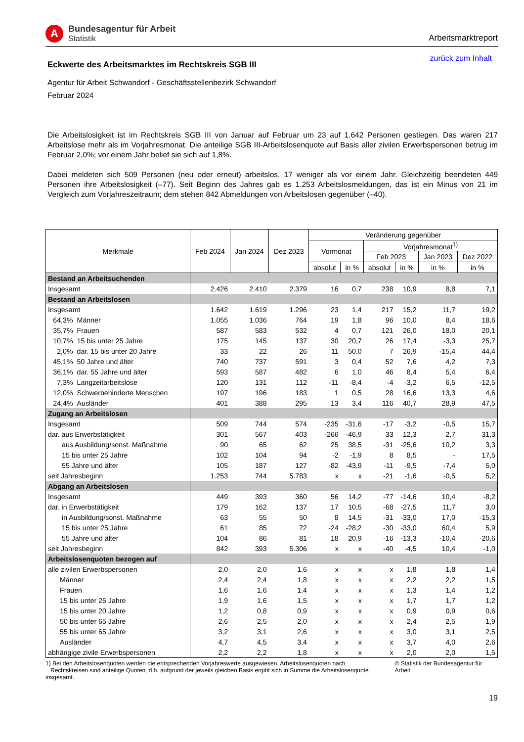A
Bundesagentur für Arbeit
Statistik
Arbeitsmarktreport
Eckwerte des Arbeitsmarktes im Rechtskreis SGB III
zurück zum Inhalt
Agentur für Arbeit Schwandorf - Geschäftsstellenbezirk Schwandorf
Februar 2024
Die Arbeitslosigkeit ist im Rechtskreis SGB III von Januar auf Februar um 23 auf 1.642 Personen gestiegen. Das waren 217 Arbeitslose mehr als im Vorjahresmonat. Die anteilige SGB III-Arbeitslosenquote auf Basis aller zivilen Erwerbspersonen betrug im Februar 2,0%; vor einem Jahr belief sie sich auf 1,8%.
Dabei meldeten sich 509 Personen (neu oder erneut) arbeitslos, 17 weniger als vor einem Jahr. Gleichzeitig beendeten 449 Personen ihre Arbeitslosigkeit (–77). Seit Beginn des Jahres gab es 1.253 Arbeitslosmeldungen, das ist ein Minus von 21 im Vergleich zum Vorjahreszeitraum; dem stehen 842 Abmeldungen von Arbeitslosen gegenüber (–40).
| Merkmale | | Feb 2024 | Jan 2024 | Dez 2023 | Veränderung gegenüber | | | | | |
| --- | --- | --- | --- | --- | --- | --- | --- | --- | --- | --- |
| | | | | | Vormonat | | Vorjahresmonat<sup>1)</sup> | | | |
| | | | | | | | Feb 2023 | | Jan 2023 | Dez 2022 |
| | | | | | absolut | in % | absolut | in % | in % | in % |
| Bestand an Arbeitsuchenden | | | | | | | | | | |
| Insgesamt | | 2.426 | 2.410 | 2.379 | 16 | 0,7 | 238 | 10,9 | 8,8 | 7,1 |
| Bestand an Arbeitslosen | | | | | | | | | | |
| Insgesamt | | 1.642 | 1.619 | 1.296 | 23 | 1,4 | 217 | 15,2 | 11,7 | 19,2 |
| 64,3% | Männer | 1.055 | 1.036 | 764 | 19 | 1,8 | 96 | 10,0 | 8,4 | 18,6 |
| 35,7% | Frauen | 587 | 583 | 532 | 4 | 0,7 | 121 | 26,0 | 18,0 | 20,1 |
| 10,7% | 15 bis unter 25 Jahre | 175 | 145 | 137 | 30 | 20,7 | 26 | 17,4 | -3,3 | 25,7 |
| 2,0% | dar. 15 bis unter 20 Jahre | 33 | 22 | 26 | 11 | 50,0 | 7 | 26,9 | -15,4 | 44,4 |
| 45,1% | 50 Jahre und älter | 740 | 737 | 591 | 3 | 0,4 | 52 | 7,6 | 4,2 | 7,3 |
| 36,1% | dar. 55 Jahre und älter | 593 | 587 | 482 | 6 | 1,0 | 46 | 8,4 | 5,4 | 6,4 |
| 7,3% | Langzeitarbeitslose | 120 | 131 | 112 | -11 | -8,4 | -4 | -3,2 | 6,5 | -12,5 |
| 12,0% | Schwerbehinderte Menschen | 197 | 196 | 183 | 1 | 0,5 | 28 | 16,6 | 13,3 | 4,6 |
| 24,4% | Ausländer | 401 | 388 | 295 | 13 | 3,4 | 116 | 40,7 | 28,9 | 47,5 |
| Zugang an Arbeitslosen | | | | | | | | | | |
| Insgesamt | | 509 | 744 | 574 | -235 | -31,6 | -17 | -3,2 | -0,5 | 15,7 |
| dar. aus Erwerbstätigkeit | | 301 | 567 | 403 | -266 | -46,9 | 33 | 12,3 | 2,7 | 31,3 |
| aus Ausbildung/sonst. Maßnahme | | 90 | 65 | 62 | 25 | 38,5 | -31 | -25,6 | 10,2 | 3,3 |
| 15 bis unter 25 Jahre | | 102 | 104 | 94 | -2 | -1,9 | 8 | 8,5 | - | 17,5 |
| 55 Jahre und älter | | 105 | 187 | 127 | -82 | -43,9 | -11 | -9,5 | -7,4 | 5,0 |
| seit Jahresbeginn | | 1.253 | 744 | 5.783 | x | x | -21 | -1,6 | -0,5 | 5,2 |
| Abgang an Arbeitslosen | | | | | | | | | | |
| Insgesamt | | 449 | 393 | 360 | 56 | 14,2 | -77 | -14,6 | 10,4 | -8,2 |
| dar. in Erwerbstätigkeit | | 179 | 162 | 137 | 17 | 10,5 | -68 | -27,5 | 11,7 | 3,0 |
| in Ausbildung/sonst. Maßnahme | | 63 | 55 | 50 | 8 | 14,5 | -31 | -33,0 | 17,0 | -15,3 |
| 15 bis unter 25 Jahre | | 61 | 85 | 72 | -24 | -28,2 | -30 | -33,0 | 60,4 | 5,9 |
| 55 Jahre und älter | | 104 | 86 | 81 | 18 | 20,9 | -16 | -13,3 | -10,4 | -20,6 |
| seit Jahresbeginn | | 842 | 393 | 5.306 | x | x | -40 | -4,5 | 10,4 | -1,0 |
| Arbeitslosenquoten bezogen auf | | | | | | | | | | |
| alle zivilen Erwerbspersonen | | 2,0 | 2,0 | 1,6 | x | x | x | 1,8 | 1,8 | 1,4 |
| Männer | | 2,4 | 2,4 | 1,8 | x | x | x | 2,2 | 2,2 | 1,5 |
| Frauen | | 1,6 | 1,6 | 1,4 | x | x | x | 1,3 | 1,4 | 1,2 |
| 15 bis unter 25 Jahre | | 1,9 | 1,6 | 1,5 | x | x | x | 1,7 | 1,7 | 1,2 |
| 15 bis unter 20 Jahre | | 1,2 | 0,8 | 0,9 | x | x | x | 0,9 | 0,9 | 0,6 |
| 50 bis unter 65 Jahre | | 2,6 | 2,5 | 2,0 | x | x | x | 2,4 | 2,5 | 1,9 |
| 55 bis unter 65 Jahre | | 3,2 | 3,1 | 2,6 | x | x | x | 3,0 | 3,1 | 2,5 |
| Ausländer | | 4,7 | 4,5 | 3,4 | x | x | x | 3,7 | 4,0 | 2,6 |
| abhängige zivile Erwerbspersonen | | 2,2 | 2,2 | 1,8 | x | x | x | 2,0 | 2,0 | 1,5 |
1) Bei den Arbeitslosenquoten werden die entsprechenden Vorjahreswerte ausgewiesen. Arbeitslosenquoten nach
Rechtskreisen sind anteilige Quoten, d.h. aufgrund der jeweils gleichen Basis ergibt sich in Summe die Arbeitslosenquote insgesamt.
© Statistik der Bundesagentur für Arbeit
19